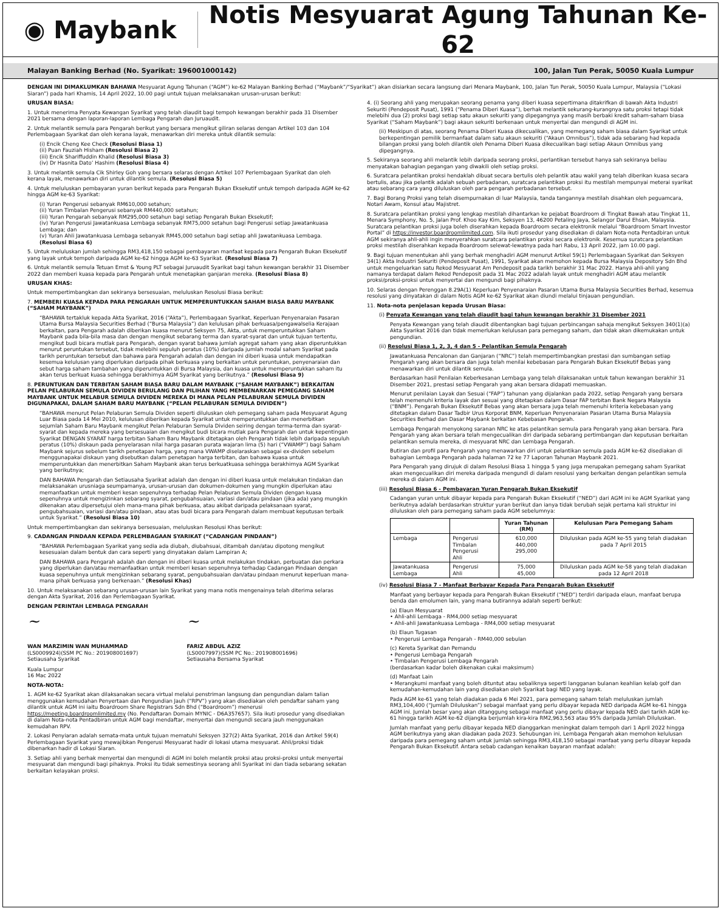◉ Maybank
Notis Mesyuarat Agung Tahunan Ke-62
Malayan Banking Berhad (No. Syarikat: 196001000142) 100, Jalan Tun Perak, 50050 Kuala Lumpur
DENGAN INI DIMAKLUMKAN BAHAWA Mesyuarat Agung Tahunan (“AGM”) ke-62 Malayan Banking Berhad (“Maybank”/“Syarikat”) akan disiarkan secara langsung dari Menara Maybank, 100, Jalan Tun Perak, 50050 Kuala Lumpur, Malaysia (“Lokasi Siaran”) pada hari Khamis, 14 April 2022, 10.00 pagi untuk tujuan melaksanakan urusan-urusan berikut:
URUSAN BIASA:
1. Untuk menerima Penyata Kewangan Syarikat yang telah diaudit bagi tempoh kewangan berakhir pada 31 Disember 2021 bersama dengan laporan-laporan Lembaga Pengarah dan Juruaudit.
2. Untuk melantik semula para Pengarah berikut yang bersara mengikut giliran selaras dengan Artikel 103 dan 104 Perlembagaan Syarikat dan oleh kerana layak, menawarkan diri mereka untuk dilantik semula:
(i) Encik Cheng Kee Check (Resolusi Biasa 1)
(ii) Puan Fauziah Hisham (Resolusi Biasa 2)
(iii) Encik Shariffuddin Khalid (Resolusi Biasa 3)
(iv) Dr Hasnita Dato’ Hashim (Resolusi Biasa 4)
3. Untuk melantik semula Cik Shirley Goh yang bersara selaras dengan Artikel 107 Perlembagaan Syarikat dan oleh kerana layak, menawarkan diri untuk dilantik semula. (Resolusi Biasa 5)
4. Untuk meluluskan pembayaran yuran berikut kepada para Pengarah Bukan Eksekutif untuk tempoh daripada AGM ke-62 hingga AGM ke-63 Syarikat:
(i) Yuran Pengerusi sebanyak RM610,000 setahun;
(ii) Yuran Timbalan Pengerusi sebanyak RM440,000 setahun;
(iii) Yuran Pengarah sebanyak RM295,000 setahun bagi setiap Pengarah Bukan Eksekutif;
(iv) Yuran Pengerusi Jawatankuasa Lembaga sebanyak RM75,000 setahun bagi Pengerusi setiap Jawatankuasa Lembaga; dan
(v) Yuran Ahli Jawatankuasa Lembaga sebanyak RM45,000 setahun bagi setiap ahli Jawatankuasa Lembaga. (Resolusi Biasa 6)
5. Untuk meluluskan jumlah sehingga RM3,418,150 sebagai pembayaran manfaat kepada para Pengarah Bukan Eksekutif yang layak untuk tempoh daripada AGM ke-62 hingga AGM ke-63 Syarikat. (Resolusi Biasa 7)
6. Untuk melantik semula Tetuan Ernst & Young PLT sebagai Juruaudit Syarikat bagi tahun kewangan berakhir 31 Disember 2022 dan memberi kuasa kepada para Pengarah untuk menetapkan ganjaran mereka. (Resolusi Biasa 8)
URUSAN KHAS:
Untuk mempertimbangkan dan sekiranya bersesuaian, meluluskan Resolusi Biasa berikut:
7. MEMBERI KUASA KEPADA PARA PENGARAH UNTUK MEMPERUNTUKKAN SAHAM BIASA BARU MAYBANK (“SAHAM MAYBANK”)
“BAHAWA tertakluk kepada Akta Syarikat, 2016 (“Akta”), Perlembagaan Syarikat, Keperluan Penyenaraian Pasaran Utama Bursa Malaysia Securities Berhad (“Bursa Malaysia”) dan kelulusan pihak berkuasa/pengawalselia Kerajaan berkaitan, para Pengarah adalah diberikan kuasa menurut Seksyen 75, Akta, untuk memperuntukkan Saham Maybank pada bila-bila masa dan dengan mengikut sebarang terma dan syarat-syarat dan untuk tujuan tertentu, mengikut budi bicara mutlak para Pengarah, dengan syarat bahawa jumlah agregat saham yang akan diperuntukkan menurut peruntukan tersebut, tidak melebihi sepuluh peratus (10%) daripada jumlah modal saham Syarikat pada tarikh peruntukan tersebut dan bahawa para Pengarah adalah dan dengan ini diberi kuasa untuk mendapatkan kesemua kelulusan yang diperlukan daripada pihak berkuasa yang berkaitan untuk peruntukan, penyenaraian dan sebut harga saham tambahan yang diperuntukkan di Bursa Malaysia, dan kuasa untuk memperuntukkan saham itu akan terus berkuat kuasa sehingga berakhirnya AGM Syarikat yang berikutnya.” (Resolusi Biasa 9)
8. PERUNTUKAN DAN TERBITAN SAHAM BIASA BARU DALAM MAYBANK (“SAHAM MAYBANK”) BERKAITAN PELAN PELABURAN SEMULA DIVIDEN BERULANG DAN PILIHAN YANG MEMBENARKAN PEMEGANG SAHAM MAYBANK UNTUK MELABUR SEMULA DIVIDEN MEREKA DI MANA PELAN PELABURAN SEMULA DIVIDEN DIGUNAPAKAI, DALAM SAHAM BARU MAYBANK (“PELAN PELABURAN SEMULA DIVIDEN”)
“BAHAWA menurut Pelan Pelaburan Semula Dividen seperti diluluskan oleh pemegang saham pada Mesyuarat Agung Luar Biasa pada 14 Mei 2010, kelulusan diberikan kepada Syarikat untuk memperuntukkan dan menerbitkan sejumlah Saham Baru Maybank mengikut Pelan Pelaburan Semula Dividen seiring dengan terma-terma dan syarat-syarat dan kepada mereka yang bersesuaian dan mengikut budi bicara mutlak para Pengarah dan untuk kepentingan Syarikat DENGAN SYARAT harga terbitan Saham Baru Maybank ditetapkan oleh Pengarah tidak lebih daripada sepuluh peratus (10%) diskaun pada penyelarasan nilai harga pasaran purata wajaran lima (5) hari (“VWAMP”) bagi Saham Maybank sejurus sebelum tarikh penetapan harga, yang mana VWAMP diselaraskan sebagai ex-dividen sebelum menggunapakai diskaun yang disebutkan dalam penetapan harga terbitan, dan bahawa kuasa untuk memperuntukkan dan menerbitkan Saham Maybank akan terus berkuatkuasa sehingga berakhirnya AGM Syarikat yang berikutnya;
DAN BAHAWA Pengarah dan Setiausaha Syarikat adalah dan dengan ini diberi kuasa untuk melakukan tindakan dan melaksanakan urusniaga seumpamanya, urusan-urusan dan dokumen-dokumen yang mungkin diperlukan atau memanfaatkan untuk memberi kesan sepenuhnya terhadap Pelan Pelaburan Semula Dividen dengan kuasa sepenuhnya untuk mengizinkan sebarang syarat, pengubahsuaian, variasi dan/atau pindaan (jika ada) yang mungkin dikenakan atau dipersetujui oleh mana-mana pihak berkuasa, atau akibat daripada pelaksanaan syarat, pengubahsuaian, variasi dan/atau pindaan, atau atas budi bicara para Pengarah dalam membuat keputusan terbaik untuk Syarikat.” (Resolusi Biasa 10)
Untuk mempertimbangkan dan sekiranya bersesuaian, meluluskan Resolusi Khas berikut:
9. CADANGAN PINDAAN KEPADA PERLEMBAGAAN SYARIKAT (“CADANGAN PINDAAN”)
“BAHAWA Perlembagaan Syarikat yang sedia ada diubah, diubahsuai, ditambah dan/atau dipotong mengikut kesesuaian dalam bentuk dan cara seperti yang dinyatakan dalam Lampiran A;
DAN BAHAWA para Pengarah adalah dan dengan ini diberi kuasa untuk melakukan tindakan, perbuatan dan perkara yang diperlukan dan/atau memanfaatkan untuk memberi kesan sepenuhnya terhadap Cadangan Pindaan dengan kuasa sepenuhnya untuk mengizinkan sebarang syarat, pengubahsuaian dan/atau pindaan menurut keperluan mana-mana pihak berkuasa yang berkenaan.” (Resolusi Khas)
10. Untuk melaksanakan sebarang urusan-urusan lain Syarikat yang mana notis mengenainya telah diterima selaras dengan Akta Syarikat, 2016 dan Perlembagaan Syarikat.
DENGAN PERINTAH LEMBAGA PENGARAH
~
WAN MARZIMIN WAN MUHAMMAD
(LS0009924)(SSM PC No.: 201908001697)
Setiausaha Syarikat
~
FARIZ ABDUL AZIZ
(LS0007997)(SSM PC No.: 201908001696)
Setiausaha Bersama Syarikat
Kuala Lumpur
16 Mac 2022
NOTA-NOTA:
1. AGM ke-62 Syarikat akan dilaksanakan secara virtual melalui penstriman langsung dan pengundian dalam talian menggunakan kemudahan Penyertaan dan Pengundian Jauh (“RPV”) yang akan disediakan oleh pendaftar saham yang dilantik untuk AGM ini iaitu Boardroom Share Registrars Sdn Bhd (“Boardroom”) menerusi https://meeting.boardroomlimited.my (No. Pendaftaran Domain MYNIC - D6A357657). Sila ikuti prosedur yang disediakan di dalam Nota-nota Pentadbiran untuk AGM bagi mendaftar, menyertai dan mengundi secara jauh menggunakan kemudahan RPV.
2. Lokasi Penyiaran adalah semata-mata untuk tujuan mematuhi Seksyen 327(2) Akta Syarikat, 2016 dan Artikel 59(4) Perlembagaan Syarikat yang mewajibkan Pengerusi Mesyuarat hadir di lokasi utama mesyuarat. Ahli/proksi tidak dibenarkan hadir di Lokasi Siaran.
3. Setiap ahli yang berhak menyertai dan mengundi di AGM ini boleh melantik proksi atau proksi-proksi untuk menyertai mesyuarat dan mengundi bagi pihaknya. Proksi itu tidak semestinya seorang ahli Syarikat ini dan tiada sebarang sekatan berkaitan kelayakan proksi.
4. (i) Seorang ahli yang merupakan seorang penama yang diberi kuasa sepertimana ditakrifkan di bawah Akta Industri Sekuriti (Pendeposit Pusat), 1991 (“Penama Diberi Kuasa”), berhak melantik sekurang-kurangnya satu proksi tetapi tidak melebihi dua (2) proksi bagi setiap satu akaun sekuriti yang dipegangnya yang masih berbaki kredit saham-saham biasa Syarikat (“Saham Maybank”) bagi akaun sekuriti berkenaan untuk menyertai dan mengundi di AGM ini.
(ii) Meskipun di atas, seorang Penama Diberi Kuasa dikecualikan, yang memegang saham biasa dalam Syarikat untuk berkepentingan pemilik bermanfaat dalam satu akaun sekuriti (“Akaun Omnibus”), tidak ada sebarang had kepada bilangan proksi yang boleh dilantik oleh Penama Diberi Kuasa dikecualikan bagi setiap Akaun Omnibus yang dipegangnya.
5. Sekiranya seorang ahli melantik lebih daripada seorang proksi, perlantikan tersebut hanya sah sekiranya beliau menyatakan bahagian pegangan yang diwakili oleh setiap proksi.
6. Suratcara pelantikan proksi hendaklah dibuat secara bertulis oleh pelantik atau wakil yang telah diberikan kuasa secara bertulis, atau jika pelantik adalah sebuah perbadanan, suratcara pelantikan proksi itu mestilah mempunyai meterai syarikat atau sebarang cara yang diluluskan oleh para pengarah perbadanan tersebut.
7. Bagi Borang Proksi yang telah disempurnakan di luar Malaysia, tanda tangannya mestilah disahkan oleh peguamcara, Notari Awam, Konsul atau Majistret.
8. Suratcara pelantikan proksi yang lengkap mestilah dihantarkan ke pejabat Boardroom di Tingkat Bawah atau Tingkat 11, Menara Symphony, No. 5, Jalan Prof. Khoo Kay Kim, Seksyen 13, 46200 Petaling Jaya, Selangor Darul Ehsan, Malaysia. Suratcara pelantikan proksi juga boleh diserahkan kepada Boardroom secara elektronik melalui “Boardroom Smart Investor Portal” di https://investor.boardroomlimited.com. Sila ikuti prosedur yang disediakan di dalam Nota-nota Pentadbiran untuk AGM sekiranya ahli-ahli ingin menyerahkan suratcara pelantikan proksi secara elektronik. Kesemua suratcara pelantikan proksi mestilah diserahkan kepada Boardroom selewat-lewatnya pada hari Rabu, 13 April 2022, jam 10.00 pagi.
9. Bagi tujuan menentukan ahli yang berhak menghadiri AGM menurut Artikel 59(1) Perlembagaan Syarikat dan Seksyen 34(1) Akta Industri Sekuriti (Pendeposit Pusat), 1991, Syarikat akan memohon kepada Bursa Malaysia Depository Sdn Bhd untuk mengeluarkan satu Rekod Mesyuarat Am Pendeposit pada tarikh berakhir 31 Mac 2022. Hanya ahli-ahli yang namanya terdapat dalam Rekod Pendeposit pada 31 Mac 2022 adalah layak untuk menghadiri AGM atau melantik proksi/proksi-proksi untuk menyertai dan mengundi bagi pihaknya.
10. Selaras dengan Perenggan 8.29A(1) Keperluan Penyenaraian Pasaran Utama Bursa Malaysia Securities Berhad, kesemua resolusi yang dinyatakan di dalam Notis AGM ke-62 Syarikat akan diundi melalui tinjauan pengundian.
11. Nota-nota penjelasan kepada Urusan Biasa:
(i) Penyata Kewangan yang telah diaudit bagi tahun kewangan berakhir 31 Disember 2021
Penyata Kewangan yang telah diaudit dibentangkan bagi tujuan perbincangan sahaja mengikut Seksyen 340(1)(a) Akta Syarikat 2016 dan tidak memerlukan kelulusan para pemegang saham, dan tidak akan dikemukakan untuk pengundian.
(ii) Resolusi Biasa 1, 2, 3, 4 dan 5 - Pelantikan Semula Pengarah
Jawatankuasa Pencalonan dan Ganjaran (“NRC”) telah mempertimbangkan prestasi dan sumbangan setiap Pengarah yang akan bersara dan juga telah menilai kebebasan para Pengarah Bukan Eksekutif Bebas yang menawarkan diri untuk dilantik semula.
Berdasarkan hasil Penilaian Keberkesanan Lembaga yang telah dilaksanakan untuk tahun kewangan berakhir 31 Disember 2021, prestasi setiap Pengarah yang akan bersara didapati memuaskan.
Menurut penilaian Layak dan Sesuai (“FAP”) tahunan yang dijalankan pada 2022, setiap Pengarah yang bersara telah memenuhi kriteria layak dan sesuai yang ditetapkan dalam Dasar FAP terbitan Bank Negara Malaysia (“BNM”). Pengarah Bukan Eksekutif Bebas yang akan bersara juga telah memenuhi kriteria kebebasan yang ditetapkan dalam Dasar Tadbir Urus Korporat BNM, Keperluan Penyenaraian Pasaran Utama Bursa Malaysia Securities Berhad dan Dasar Maybank berkaitan Kebebasan Pengarah.
Lembaga Pengarah menyokong saranan NRC ke atas pelantikan semula para Pengarah yang akan bersara. Para Pengarah yang akan bersara telah mengecualikan diri daripada sebarang pertimbangan dan keputusan berkaitan pelantikan semula mereka, di mesyuarat NRC dan Lembaga Pengarah.
Butiran dan profil para Pengarah yang menawarkan diri untuk pelantikan semula pada AGM ke-62 disediakan di bahagian Lembaga Pengarah pada halaman 72 ke 77 Laporan Tahunan Maybank 2021.
Para Pengarah yang dirujuk di dalam Resolusi Biasa 1 hingga 5 yang juga merupakan pemegang saham Syarikat akan mengecualikan diri mereka daripada mengundi di dalam resolusi yang berkaitan dengan pelantikan semula mereka di dalam AGM ini.
(iii) Resolusi Biasa 6 - Pembayaran Yuran Pengarah Bukan Eksekutif
Cadangan yuran untuk dibayar kepada para Pengarah Bukan Eksekutif (“NED”) dari AGM ini ke AGM Syarikat yang berikutnya adalah berdasarkan struktur yuran berikut dan ianya tidak berubah sejak pertama kali struktur ini diluluskan oleh para pemegang saham pada AGM sebelumnya:
| | | Yuran Tahunan (RM) | Kelulusan Para Pemegang Saham |
| --- | --- | --- | --- |
| Lembaga | Pengerusi Timbalan Pengerusi Ahli | 610,000 440,000 295,000 | Diluluskan pada AGM ke-55 yang telah diadakan pada 7 April 2015 |
| Jawatankuasa Lembaga | Pengerusi Ahli | 75,000 45,000 | Diluluskan pada AGM ke-58 yang telah diadakan pada 12 April 2018 |
(iv) Resolusi Biasa 7 - Manfaat Berbayar Kepada Para Pengarah Bukan Eksekutif
Manfaat yang berbayar kepada para Pengarah Bukan Eksekutif (“NED”) terdiri daripada elaun, manfaat berupa benda dan emolumen lain, yang mana butirannya adalah seperti berikut:
(a) Elaun Mesyuarat
• Ahli-ahli Lembaga - RM4,000 setiap mesyuarat
• Ahli-ahli Jawatankuasa Lembaga - RM4,000 setiap mesyuarat
(b) Elaun Tugasan
• Pengerusi Lembaga Pengarah - RM40,000 sebulan
(c) Kereta Syarikat dan Pemandu
• Pengerusi Lembaga Pengarah
• Timbalan Pengerusi Lembaga Pengarah
(berdasarkan kadar boleh dikenakan cukai maksimum)
(d) Manfaat Lain
• Merangkumi manfaat yang boleh dituntut atau sebaliknya seperti langganan bulanan keahlian kelab golf dan kemudahan-kemudahan lain yang disediakan oleh Syarikat bagi NED yang layak.
Pada AGM ke-61 yang telah diadakan pada 6 Mei 2021, para pemegang saham telah meluluskan jumlah RM3,104,400 (“Jumlah Diluluskan”) sebagai manfaat yang perlu dibayar kepada NED daripada AGM ke-61 hingga AGM ini. Jumlah besar yang akan ditanggung sebagai manfaat yang perlu dibayar kepada NED dari tarikh AGM ke-61 hingga tarikh AGM ke-62 dijangka berjumlah kira-kira RM2,963,563 atau 95% daripada Jumlah Diluluskan.
Jumlah manfaat yang perlu dibayar kepada NED dianggarkan meningkat dalam tempoh dari 1 April 2022 hingga AGM berikutnya yang akan diadakan pada 2023. Sehubungan ini, Lembaga Pengarah akan memohon kelulusan daripada para pemegang saham untuk jumlah sehingga RM3,418,150 sebagai manfaat yang perlu dibayar kepada Pengarah Bukan Eksekutif. Antara sebab cadangan kenaikan bayaran manfaat adalah: